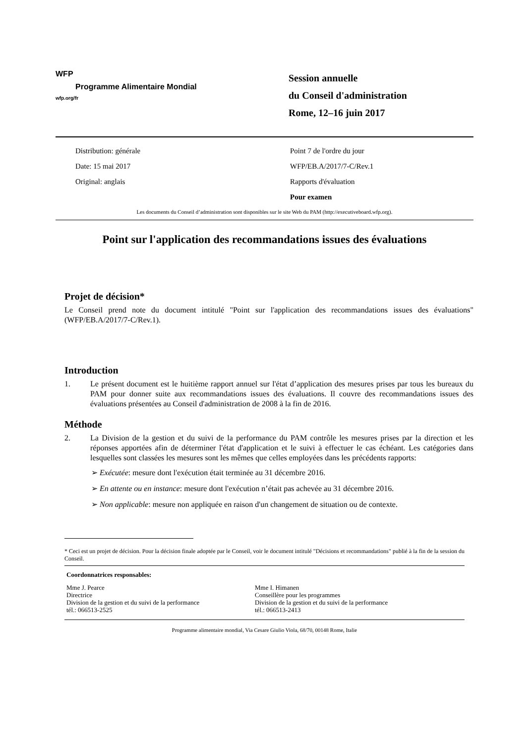WFP
Programme Alimentaire Mondial
wfp.org/fr
Session annuelle
du Conseil d'administration
Rome, 12–16 juin 2017
Distribution: générale
Date: 15 mai 2017
Original: anglais
Point 7 de l'ordre du jour
WFP/EB.A/2017/7-C/Rev.1
Rapports d'évaluation
Pour examen
Les documents du Conseil d’administration sont disponibles sur le site Web du PAM (http://executiveboard.wfp.org).
Point sur l'application des recommandations issues des évaluations
Projet de décision*
Le Conseil prend note du document intitulé "Point sur l'application des recommandations issues des évaluations" (WFP/EB.A/2017/7-C/Rev.1).
Introduction
1. Le présent document est le huitième rapport annuel sur l'état d’application des mesures prises par tous les bureaux du PAM pour donner suite aux recommandations issues des évaluations. Il couvre des recommandations issues des évaluations présentées au Conseil d'administration de 2008 à la fin de 2016.
Méthode
2. La Division de la gestion et du suivi de la performance du PAM contrôle les mesures prises par la direction et les réponses apportées afin de déterminer l'état d'application et le suivi à effectuer le cas échéant. Les catégories dans lesquelles sont classées les mesures sont les mêmes que celles employées dans les précédents rapports:
➢ Exécutée: mesure dont l'exécution était terminée au 31 décembre 2016.
➢ En attente ou en instance: mesure dont l'exécution n’était pas achevée au 31 décembre 2016.
➢ Non applicable: mesure non appliquée en raison d'un changement de situation ou de contexte.
* Ceci est un projet de décision. Pour la décision finale adoptée par le Conseil, voir le document intitulé "Décisions et recommandations" publié à la fin de la session du Conseil.
Coordonnatrices responsables:
Mme J. Pearce
Directrice
Division de la gestion et du suivi de la performance
tél.: 066513-2525
Mme I. Himanen
Conseillère pour les programmes
Division de la gestion et du suivi de la performance
tél.: 066513-2413
Programme alimentaire mondial, Via Cesare Giulio Viola, 68/70, 00148 Rome, Italie